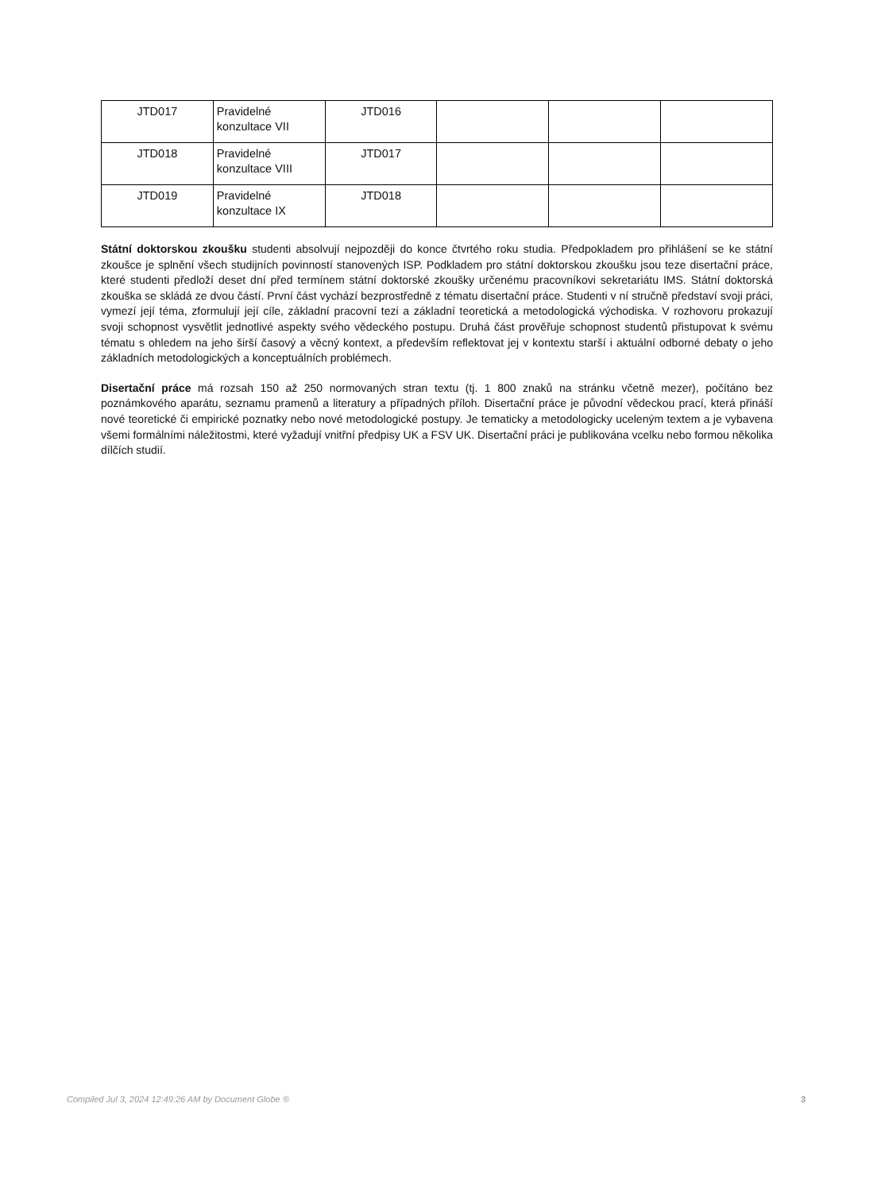| JTD017 | Pravidelné konzultace VII | JTD016 | | | |
| JTD018 | Pravidelné konzultace VIII | JTD017 | | | |
| JTD019 | Pravidelné konzultace IX | JTD018 | | | |
Státní doktorskou zkoušku studenti absolvují nejpozději do konce čtvrtého roku studia. Předpokladem pro přihlášení se ke státní zkoušce je splnění všech studijních povinností stanovených ISP. Podkladem pro státní doktorskou zkoušku jsou teze disertační práce, které studenti předloží deset dní před termínem státní doktorské zkoušky určenému pracovníkovi sekretariátu IMS. Státní doktorská zkouška se skládá ze dvou částí. První část vychází bezprostředně z tématu disertační práce. Studenti v ní stručně představí svoji práci, vymezí její téma, zformulují její cíle, základní pracovní tezi a základní teoretická a metodologická východiska. V rozhovoru prokazují svoji schopnost vysvětlit jednotlivé aspekty svého vědeckého postupu. Druhá část prověřuje schopnost studentů přistupovat k svému tématu s ohledem na jeho širší časový a věcný kontext, a především reflektovat jej v kontextu starší i aktuální odborné debaty o jeho základních metodologických a konceptuálních problémech.
Disertační práce má rozsah 150 až 250 normovaných stran textu (tj. 1 800 znaků na stránku včetně mezer), počítáno bez poznámkového aparátu, seznamu pramenů a literatury a případných příloh. Disertační práce je původní vědeckou prací, která přináší nové teoretické či empirické poznatky nebo nové metodologické postupy. Je tematicky a metodologicky uceleným textem a je vybavena všemi formálními náležitostmi, které vyžadují vnitřní předpisy UK a FSV UK. Disertační práci je publikována vcelku nebo formou několika dílčích studií.
Compiled Jul 3, 2024 12:49:26 AM by Document Globe ® 3